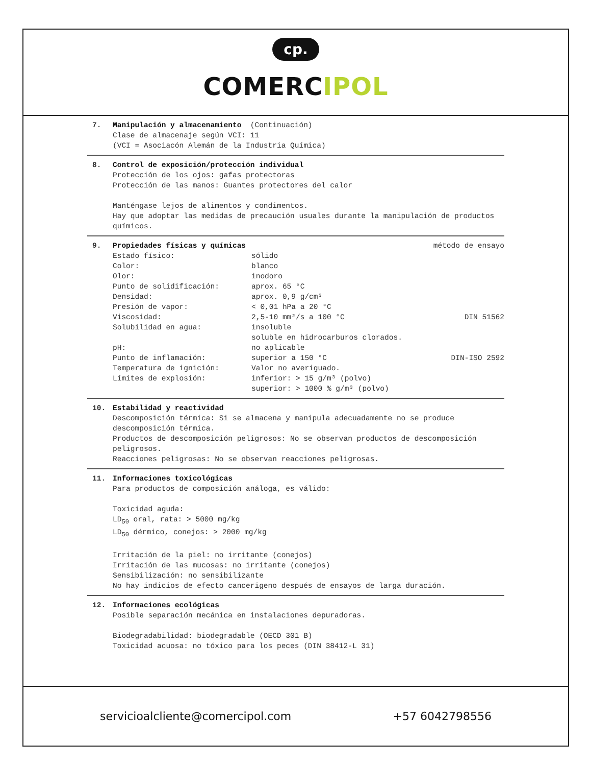cp.
COMERCIPOL
7. Manipulación y almacenamiento (Continuación)
Clase de almacenaje según VCI: 11
(VCI = Asociacón Alemán de la Industria Química)
8. Control de exposición/protección individual
Protección de los ojos: gafas protectoras
Protección de las manos: Guantes protectores del calor
Manténgase lejos de alimentos y condimentos.
Hay que adoptar las medidas de precaución usuales durante la manipulación de productos químicos.
9. Propiedades físicas y químicas método de ensayo Estado físico: sólido Color: blanco Olor: inodoro Punto de solidificación: aprox. 65 °C Densidad: aprox. 0,9 g/cm³ Presión de vapor: < 0,01 hPa a 20 °C Viscosidad: 2,5-10 mm²/s a 100 °C DIN 51562 Solubilidad en agua: insoluble
soluble en hidrocarburos clorados. pH: no aplicable Punto de inflamación: superior a 150 °C DIN-ISO 2592 Temperatura de ignición: Valor no averiguado. Límites de explosión: inferior: > 15 g/m³ (polvo)
superior: > 1000 % g/m³ (polvo)
10. Estabilidad y reactividad
Descomposición térmica: Si se almacena y manipula adecuadamente no se produce descomposición térmica.
Productos de descomposición peligrosos: No se observan productos de descomposición peligrosos.
Reacciones peligrosas: No se observan reacciones peligrosas.
11. Informaciones toxicológicas
Para productos de composición análoga, es válido:
Toxicidad aguda:
LD<sub>50</sub> oral, rata: > 5000 mg/kg
LD<sub>50</sub> dérmico, conejos: > 2000 mg/kg
Irritación de la piel: no irritante (conejos)
Irritación de las mucosas: no irritante (conejos)
Sensibilización: no sensibilizante
No hay indicios de efecto cancerigeno después de ensayos de larga duración.
12. Informaciones ecológicas
Posible separación mecánica en instalaciones depuradoras.
Biodegradabilidad: biodegradable (OECD 301 B)
Toxicidad acuosa: no tóxico para los peces (DIN 38412-L 31)
servicioalcliente@comercipol.com +57 6042798556